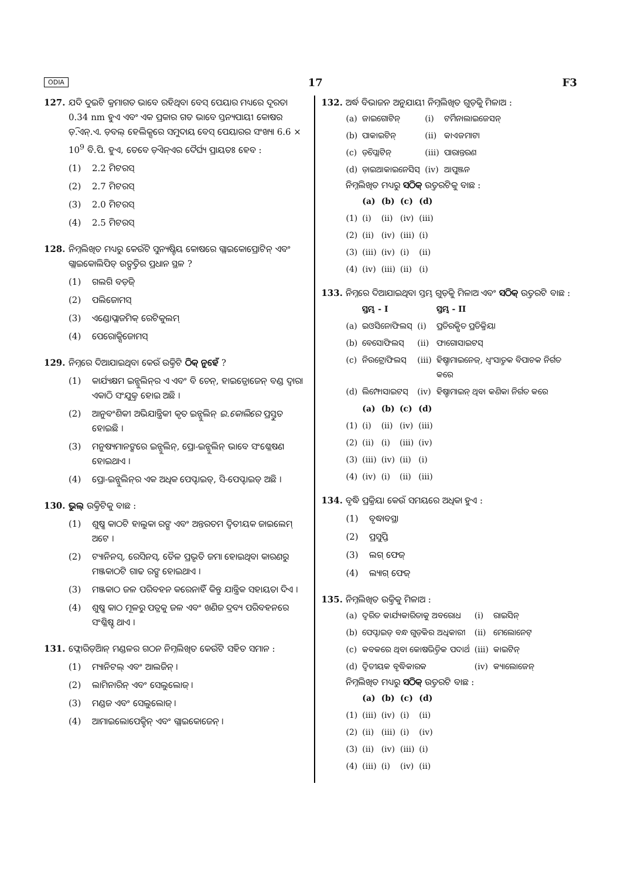ODIA 17 F3
127. ଯଦି ଦୁଇଟି କ୍ରମାଗତ ଭାବେ ରହିଥିବା ବେସ୍ ପେୟାର ମଧ୍ୟରେ ଦୂରତା 0.34 nm ହୁଏ ଏବଂ ଏକ ପ୍ରକାର ଗତ ଭାବେ ସ୍ତନ୍ୟପାୟୀ କୋଷର ଡ଼ି.ଏନ୍.ଏ. ଡ଼ବଲ୍ ହେଲିକ୍ସରେ ସମୁଦାୟ ବେସ୍ ପେୟାରର ସଂଖ୍ୟା 6.6 × 10<sup>9</sup> ବି.ପି. ହୁଏ, ତେବେ ଡ଼ିଏନ୍ଏର ଦୈର୍ଘ୍ୟ ପ୍ରାୟତଃ ହେବ :
(1) 2.2 ମିଟରସ୍
(2) 2.7 ମିଟରସ୍
(3) 2.0 ମିଟରସ୍
(4) 2.5 ମିଟରସ୍
128. ନିମ୍ନଲିଖିତ ମଧ୍ୟରୁ କେଉଁଟି ସୁନ୍ୟଷ୍ଟିୟ କୋଷରେ ଗ୍ଲାଇକୋପ୍ରୋଟିନ୍ ଏବଂ ଗ୍ଲାଇକୋଲିପିଡ୍ ଉତ୍ପତ୍ତିର ପ୍ରଧାନ ସ୍ଥଳ ?
(1) ଗଲଗି ବଡ଼ିଜ୍
(2) ପଲିଜୋମସ୍
(3) ଏଣ୍ଡୋପ୍ଲାଜମିକ୍ ରେଟିକୁଲମ୍
(4) ପେରୋକ୍ସିଜୋମସ୍
129. ନିମ୍ନରେ ଦିଆଯାଇଥିବା କେଉଁ ଉକ୍ତିଟି ଠିକ୍ ନୁହେଁ ?
(1) କାର୍ଯ୍ୟକ୍ଷମ ଇନ୍ସୁଲିନ୍‌ର ଏ ଏବଂ ବି ଚେନ୍, ହାଇଡ୍ରୋଜେନ୍ ବଣ୍ଡ ଦ୍ୱାରା ଏକାଠି ସଂଯୁକ୍ତ ହୋଇ ଅଛି ।
(2) ଆନୁବଂଶିକୀ ଅଭିଯାନ୍ତ୍ରିକୀ କୃତ ଇନ୍ସୁଲିନ୍ ଇ.କୋଲିରେ ପ୍ରସ୍ତୁତ ହୋଇଛି ।
(3) ମନୁଷ୍ୟମାନଙ୍କରେ ଇନ୍ସୁଲିନ୍, ପ୍ରୋ-ଇନ୍ସୁଲିନ୍ ଭାବେ ସଂଶ୍ଳେଷଣ ହୋଇଥାଏ ।
(4) ପ୍ରୋ-ଇନ୍ସୁଲିନ୍‌ର ଏକ ଅଧିକ ପେପ୍ଟାଇଡ୍, ସି-ପେପ୍ଟାଇଡ୍ ଅଛି ।
130. ଭୁଲ୍ ଉକ୍ତିଟିକୁ ବାଛ :
(1) ଶୁଷ୍କ କାଠଟି ହାଲୁକା ରଙ୍ଗ ଏବଂ ଅନ୍ତରତମ ଦ୍ୱିତୀୟକ ଜାଇଲେମ୍ ଅଟେ ।
(2) ଟ୍ୟାନିନସ୍, ରେସିନସ୍, ତୈଳ ପ୍ରଭୃତି ଜମା ହୋଇଥିବା କାରଣରୁ ମଞ୍ଜକାଠଟି ଗାଢ ରଙ୍ଗ ହୋଇଥାଏ ।
(3) ମଞ୍ଜକାଠ ଜଳ ପରିବହନ କରେନାହିଁ କିନ୍ତୁ ଯାନ୍ତ୍ରିକ ସହାୟତା ଦିଏ ।
(4) ଶୁଷ୍କ କାଠ ମୂଳରୁ ପତ୍ରକୁ ଜଳ ଏବଂ ଖଣିଜ ଦ୍ରବ୍ୟ ପରିବହନରେ ସଂଶ୍ଳିଷ୍ଟ ଥାଏ ।
131. ଫ୍ଲୋରିଡ଼ିଆନ୍ ମଣ୍ଡଳର ଗଠନ ନିମ୍ନଲିଖିତ କେଉଁଟି ସହିତ ସମାନ :
(1) ମ୍ୟାନିଟଲ୍ ଏବଂ ଆଲଜିନ୍ ।
(2) ଲାମିନାରିନ୍ ଏବଂ ସେଲୁଲୋଜ୍ ।
(3) ମଣ୍ଡଜ ଏବଂ ସେଲୁଲୋଜ୍ ।
(4) ଆମାଇଲୋପେକ୍ଟିନ୍ ଏବଂ ଗ୍ଲାଇକୋଜେନ୍ ।
132. ଅର୍ଦ୍ଧ ବିଭାଜନ ଅନୁଯାୟୀ ନିମ୍ନଲିଖିତ ଗୁଡ଼ିକୁ ମିଳାଅ :
| (a) | ଜାଇଗୋଟିନ୍ | (i) | ଟର୍ମିନାଲାଇଜେସନ୍ |
| (b) | ପାକାଇଟିନ୍ | (ii) | କାଏଜମାଟା |
| (c) | ଡ଼ିପ୍ଲୋଟିନ୍ | (iii) | ପାରାନ୍ତରଣ |
| (d) | ଡ଼ାଇଆକାଇନେସିସ୍ | (iv) | ଆପୁଞ୍ଜନ |
ନିମ୍ନଲିଖିତ ମଧ୍ୟରୁ ସଠିକ୍ ଉତ୍ତରଟିକୁ ବାଛ :
| | (a) | (b) | (c) | (d) |
| --- | --- | --- | --- | --- |
| (1) | (i) | (ii) | (iv) | (iii) |
| (2) | (ii) | (iv) | (iii) | (i) |
| (3) | (iii) | (iv) | (i) | (ii) |
| (4) | (iv) | (iii) | (ii) | (i) |
133. ନିମ୍ନରେ ଦିଆଯାଇଥିବା ସ୍ତମ୍ଭ ଗୁଡ଼ିକୁ ମିଳାଅ ଏବଂ ସଠିକ୍ ଉତ୍ତରଟି ବାଛ :
| | ସ୍ତମ୍ଭ - I | | ସ୍ତମ୍ଭ - II |
| --- | --- | --- | --- |
| (a) | ଇଓସିନୋଫିଲସ୍ | (i) | ପ୍ରତିରକ୍ଷିତ ପ୍ରତିକ୍ରିୟା |
| (b) | ବେସୋଫିଲସ୍ | (ii) | ଫାଗୋସାଇଟସ୍ |
| (c) | ନିଉଟ୍ରୋଫିଲସ୍ | (iii) | ହିଷ୍ଟାମାଇନେଜ୍, ଧ୍ୱଂସାତ୍ମକ ବିପାଚକ ନିର୍ଗତ କରେ |
| (d) | ଲିମ୍ଫୋସାଇଟସ୍ | (iv) | ହିଷ୍ଟାମାଇନ୍ ଥିବା କଣିକା ନିର୍ଗତ କରେ |
| | (a) | (b) | (c) | (d) |
| --- | --- | --- | --- | --- |
| (1) | (i) | (ii) | (iv) | (iii) |
| (2) | (ii) | (i) | (iii) | (iv) |
| (3) | (iii) | (iv) | (ii) | (i) |
| (4) | (iv) | (i) | (ii) | (iii) |
134. ବୃଦ୍ଧି ପ୍ରକ୍ରିୟା କେଉଁ ସମୟରେ ଅଧିକା ହୁଏ :
(1) ବୃଦ୍ଧାବସ୍ଥା
(2) ପ୍ରସୁପ୍ତି
(3) ଲଗ୍ ଫେଜ୍
(4) ଲ୍ୟାଗ୍ ଫେଜ୍
135. ନିମ୍ନଲିଖିତ ଉକ୍ତିକୁ ମିଳାଅ :
| (a) | ଦ୍ୱରିତ କାର୍ଯ୍ୟକାରିତାକୁ ଅବରୋଧ | (i) | ରାଇସିନ୍ |
| (b) | ପେପ୍ଟାଇଡ୍ ବନ୍ଧ ଗୁଡ଼ିକର ଅଧିକାରୀ | (ii) | ମେଲୋନେଟ୍ |
| (c) | କବକରେ ଥିବା କୋଷଭିତ୍ତିକ ପଦାର୍ଥ | (iii) | କାଇଟିନ୍ |
| (d) | ଦ୍ୱିତୀୟକ ବୃଦ୍ଧିକାରକ | (iv) | କ୍ୟାଲୋଜେନ୍ |
ନିମ୍ନଲିଖିତ ମଧ୍ୟରୁ ସଠିକ୍ ଉତ୍ତରଟି ବାଛ :
| | (a) | (b) | (c) | (d) |
| --- | --- | --- | --- | --- |
| (1) | (iii) | (iv) | (i) | (ii) |
| (2) | (ii) | (iii) | (i) | (iv) |
| (3) | (ii) | (iv) | (iii) | (i) |
| (4) | (iii) | (i) | (iv) | (ii) |